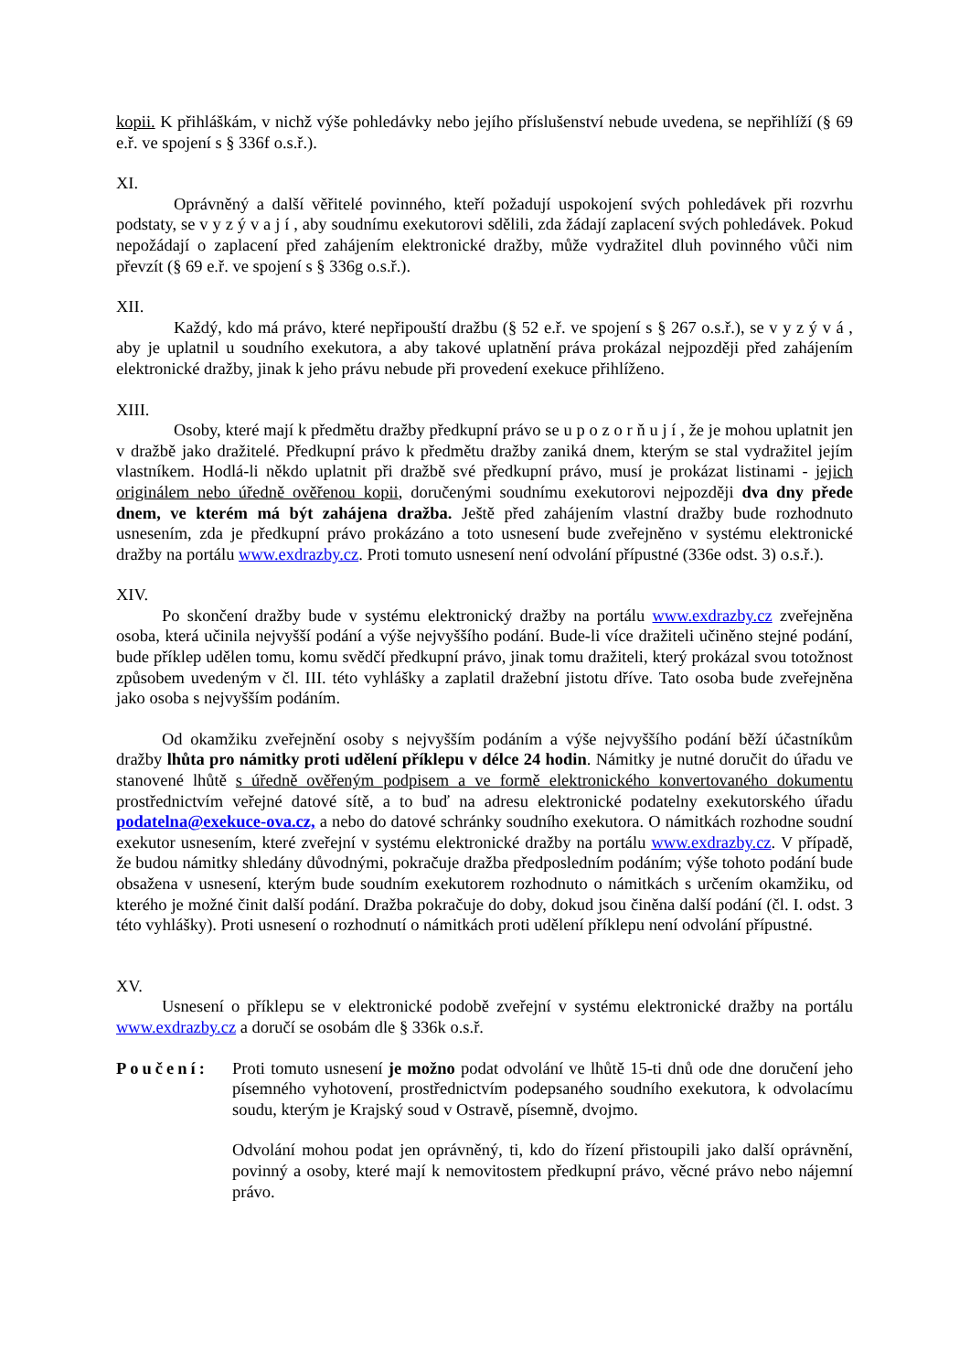kopii. K přihláškám, v nichž výše pohledávky nebo jejího příslušenství nebude uvedena, se nepřihlíží (§ 69 e.ř. ve spojení s § 336f o.s.ř.).
XI.
Oprávněný a další věřitelé povinného, kteří požadují uspokojení svých pohledávek při rozvrhu podstaty, se v y z ý v a j í , aby soudnímu exekutorovi sdělili, zda žádají zaplacení svých pohledávek. Pokud nepožádají o zaplacení před zahájením elektronické dražby, může vydražitel dluh povinného vůči nim převzít (§ 69 e.ř. ve spojení s § 336g o.s.ř.).
XII.
Každý, kdo má právo, které nepřipouští dražbu (§ 52 e.ř. ve spojení s § 267 o.s.ř.), se v y z ý v á , aby je uplatnil u soudního exekutora, a aby takové uplatnění práva prokázal nejpozději před zahájením elektronické dražby, jinak k jeho právu nebude při provedení exekuce přihlíženo.
XIII.
Osoby, které mají k předmětu dražby předkupní právo se u p o z o r ň u j í , že je mohou uplatnit jen v dražbě jako dražitelé. Předkupní právo k předmětu dražby zaniká dnem, kterým se stal vydražitel jejím vlastníkem. Hodlá-li někdo uplatnit při dražbě své předkupní právo, musí je prokázat listinami - jejich originálem nebo úředně ověřenou kopii, doručenými soudnímu exekutorovi nejpozději dva dny přede dnem, ve kterém má být zahájena dražba. Ještě před zahájením vlastní dražby bude rozhodnuto usnesením, zda je předkupní právo prokázáno a toto usnesení bude zveřejněno v systému elektronické dražby na portálu www.exdrazby.cz. Proti tomuto usnesení není odvolání přípustné (336e odst. 3) o.s.ř.).
XIV.
Po skončení dražby bude v systému elektronický dražby na portálu www.exdrazby.cz zveřejněna osoba, která učinila nejvyšší podání a výše nejvyššího podání. Bude-li více dražiteli učiněno stejné podání, bude příklep udělen tomu, komu svědčí předkupní právo, jinak tomu dražiteli, který prokázal svou totožnost způsobem uvedeným v čl. III. této vyhlášky a zaplatil dražební jistotu dříve. Tato osoba bude zveřejněna jako osoba s nejvyšším podáním.
Od okamžiku zveřejnění osoby s nejvyšším podáním a výše nejvyššího podání běží účastníkům dražby lhůta pro námitky proti udělení příklepu v délce 24 hodin. Námitky je nutné doručit do úřadu ve stanovené lhůtě s úředně ověřeným podpisem a ve formě elektronického konvertovaného dokumentu prostřednictvím veřejné datové sítě, a to buď na adresu elektronické podatelny exekutorského úřadu podatelna@exekuce-ova.cz, a nebo do datové schránky soudního exekutora. O námitkách rozhodne soudní exekutor usnesením, které zveřejní v systému elektronické dražby na portálu www.exdrazby.cz. V případě, že budou námitky shledány důvodnými, pokračuje dražba předposledním podáním; výše tohoto podání bude obsažena v usnesení, kterým bude soudním exekutorem rozhodnuto o námitkách s určením okamžiku, od kterého je možné činit další podání. Dražba pokračuje do doby, dokud jsou činěna další podání (čl. I. odst. 3 této vyhlášky). Proti usnesení o rozhodnutí o námitkách proti udělení příklepu není odvolání přípustné.
XV.
Usnesení o příklepu se v elektronické podobě zveřejní v systému elektronické dražby na portálu www.exdrazby.cz a doručí se osobám dle § 336k o.s.ř.
Poučení: Proti tomuto usnesení je možno podat odvolání ve lhůtě 15-ti dnů ode dne doručení jeho písemného vyhotovení, prostřednictvím podepsaného soudního exekutora, k odvolacímu soudu, kterým je Krajský soud v Ostravě, písemně, dvojmo.
Odvolání mohou podat jen oprávněný, ti, kdo do řízení přistoupili jako další oprávnění, povinný a osoby, které mají k nemovitostem předkupní právo, věcné právo nebo nájemní právo.